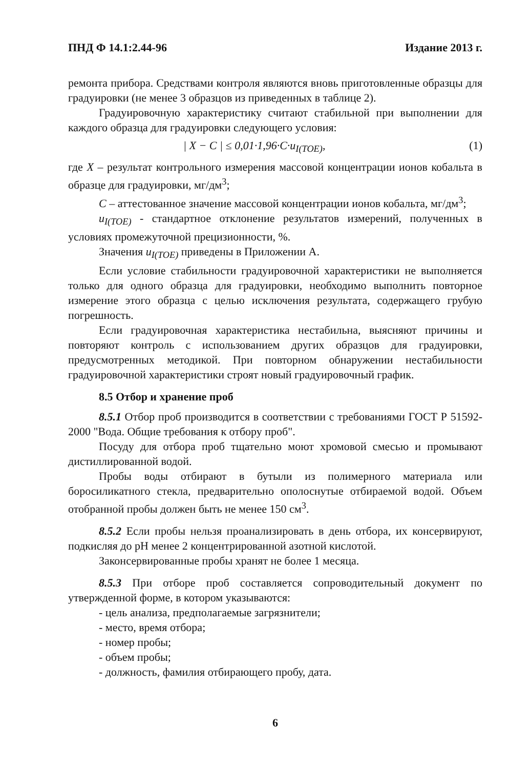ПНД Ф 14.1:2.44-96 Издание 2013 г.
ремонта прибора. Средствами контроля являются вновь приготовленные образцы для градуировки (не менее 3 образцов из приведенных в таблице 2).
Градуировочную характеристику считают стабильной при выполнении для каждого образца для градуировки следующего условия:
| X − C | ≤ 0,01·1,96·C·u<sub>I(TOE)</sub>, (1)
где X – результат контрольного измерения массовой концентрации ионов кобальта в образце для градуировки, мг/дм<sup>3</sup>;
C – аттестованное значение массовой концентрации ионов кобальта, мг/дм<sup>3</sup>;
u<sub>I(TOE)</sub> - стандартное отклонение результатов измерений, полученных в условиях промежуточной прецизионности, %.
Значения u<sub>I(TOE)</sub> приведены в Приложении А.
Если условие стабильности градуировочной характеристики не выполняется только для одного образца для градуировки, необходимо выполнить повторное измерение этого образца с целью исключения результата, содержащего грубую погрешность.
Если градуировочная характеристика нестабильна, выясняют причины и повторяют контроль с использованием других образцов для градуировки, предусмотренных методикой. При повторном обнаружении нестабильности градуировочной характеристики строят новый градуировочный график.
8.5 Отбор и хранение проб
8.5.1 Отбор проб производится в соответствии с требованиями ГОСТ Р 51592-2000 "Вода. Общие требования к отбору проб".
Посуду для отбора проб тщательно моют хромовой смесью и промывают дистиллированной водой.
Пробы воды отбирают в бутыли из полимерного материала или боросиликатного стекла, предварительно ополоснутые отбираемой водой. Объем отобранной пробы должен быть не менее 150 см<sup>3</sup>.
8.5.2 Если пробы нельзя проанализировать в день отбора, их консервируют, подкисляя до pH менее 2 концентрированной азотной кислотой.
Законсервированные пробы хранят не более 1 месяца.
8.5.3 При отборе проб составляется сопроводительный документ по утвержденной форме, в котором указываются:
- цель анализа, предполагаемые загрязнители;
- место, время отбора;
- номер пробы;
- объем пробы;
- должность, фамилия отбирающего пробу, дата.
6